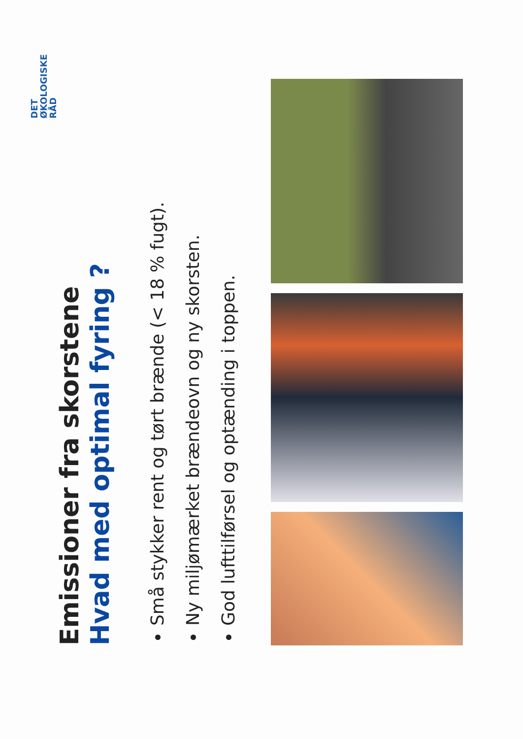DET
ØKOLOGISKE
RÅD
Emissioner fra skorstene
Hvad med optimal fyring ?
Små stykker rent og tørt brænde (< 18 % fugt).
Ny miljømærket brændeovn og ny skorsten.
God lufttilførsel og optænding i toppen.